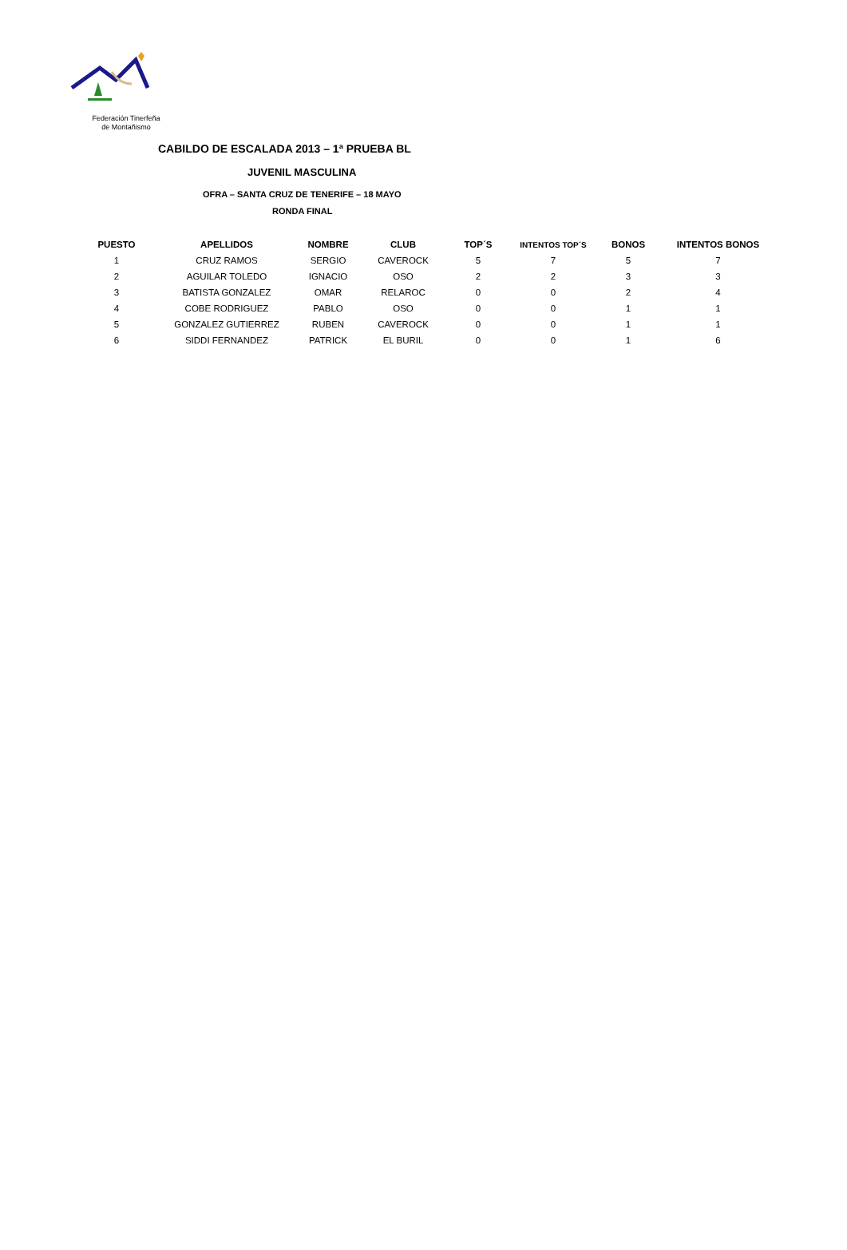Federación Tinerfeña
de Montañismo
CABILDO DE ESCALADA 2013 – 1ª PRUEBA BL
JUVENIL MASCULINA
OFRA – SANTA CRUZ DE TENERIFE – 18 MAYO
RONDA FINAL
| PUESTO | APELLIDOS | NOMBRE | CLUB | TOP´S | INTENTOS TOP´S | BONOS | INTENTOS BONOS |
| --- | --- | --- | --- | --- | --- | --- | --- |
| 1 | CRUZ RAMOS | SERGIO | CAVEROCK | 5 | 7 | 5 | 7 |
| 2 | AGUILAR TOLEDO | IGNACIO | OSO | 2 | 2 | 3 | 3 |
| 3 | BATISTA GONZALEZ | OMAR | RELAROC | 0 | 0 | 2 | 4 |
| 4 | COBE RODRIGUEZ | PABLO | OSO | 0 | 0 | 1 | 1 |
| 5 | GONZALEZ GUTIERREZ | RUBEN | CAVEROCK | 0 | 0 | 1 | 1 |
| 6 | SIDDI FERNANDEZ | PATRICK | EL BURIL | 0 | 0 | 1 | 6 |